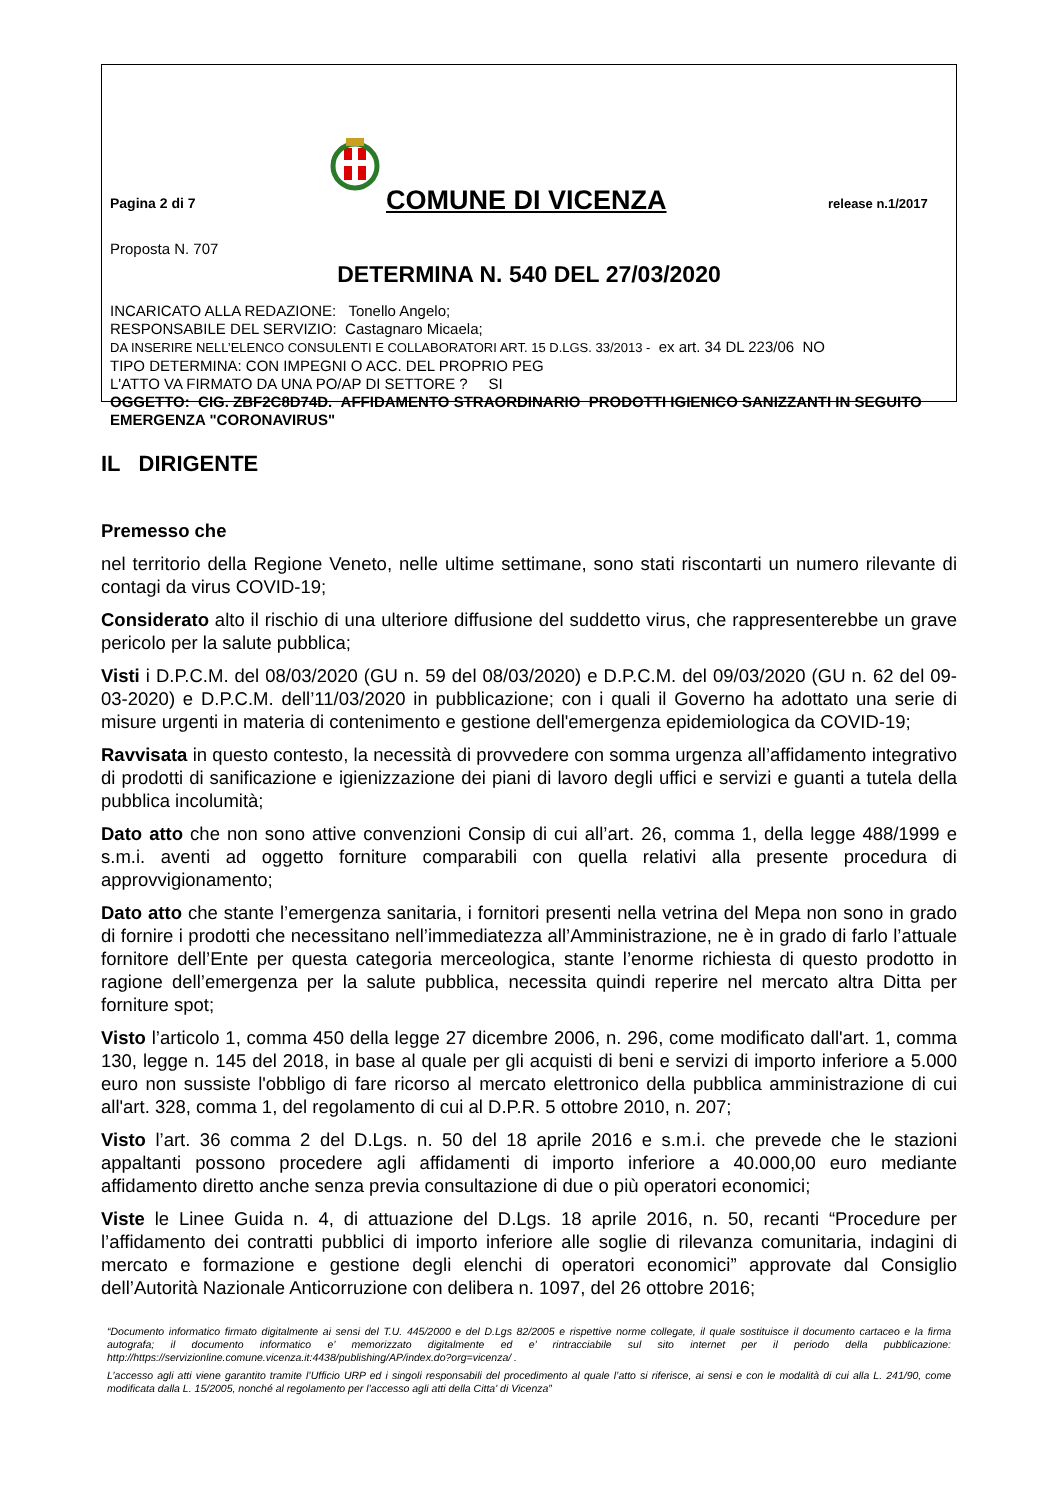Pagina 2 di 7
COMUNE DI VICENZA
release n.1/2017
Proposta N. 707
DETERMINA N. 540 DEL 27/03/2020
INCARICATO ALLA REDAZIONE: Tonello Angelo;
RESPONSABILE DEL SERVIZIO: Castagnaro Micaela;
DA INSERIRE NELL’ELENCO CONSULENTI E COLLABORATORI ART. 15 D.LGS. 33/2013 - ex art. 34 DL 223/06 NO
TIPO DETERMINA: CON IMPEGNI O ACC. DEL PROPRIO PEG
L'ATTO VA FIRMATO DA UNA PO/AP DI SETTORE ? SI
OGGETTO: CIG. ZBF2C8D74D. AFFIDAMENTO STRAORDINARIO PRODOTTI IGIENICO SANIZZANTI IN SEGUITO EMERGENZA "CORONAVIRUS"
IL DIRIGENTE
Premesso che
nel territorio della Regione Veneto, nelle ultime settimane, sono stati riscontarti un numero rilevante di contagi da virus COVID-19;
Considerato alto il rischio di una ulteriore diffusione del suddetto virus, che rappresenterebbe un grave pericolo per la salute pubblica;
Visti i D.P.C.M. del 08/03/2020 (GU n. 59 del 08/03/2020) e D.P.C.M. del 09/03/2020 (GU n. 62 del 09-03-2020) e D.P.C.M. dell’11/03/2020 in pubblicazione; con i quali il Governo ha adottato una serie di misure urgenti in materia di contenimento e gestione dell'emergenza epidemiologica da COVID-19;
Ravvisata in questo contesto, la necessità di provvedere con somma urgenza all’affidamento integrativo di prodotti di sanificazione e igienizzazione dei piani di lavoro degli uffici e servizi e guanti a tutela della pubblica incolumità;
Dato atto che non sono attive convenzioni Consip di cui all’art. 26, comma 1, della legge 488/1999 e s.m.i. aventi ad oggetto forniture comparabili con quella relativi alla presente procedura di approvvigionamento;
Dato atto che stante l’emergenza sanitaria, i fornitori presenti nella vetrina del Mepa non sono in grado di fornire i prodotti che necessitano nell’immediatezza all’Amministrazione, ne è in grado di farlo l’attuale fornitore dell’Ente per questa categoria merceologica, stante l’enorme richiesta di questo prodotto in ragione dell’emergenza per la salute pubblica, necessita quindi reperire nel mercato altra Ditta per forniture spot;
Visto l’articolo 1, comma 450 della legge 27 dicembre 2006, n. 296, come modificato dall'art. 1, comma 130, legge n. 145 del 2018, in base al quale per gli acquisti di beni e servizi di importo inferiore a 5.000 euro non sussiste l'obbligo di fare ricorso al mercato elettronico della pubblica amministrazione di cui all'art. 328, comma 1, del regolamento di cui al D.P.R. 5 ottobre 2010, n. 207;
Visto l’art. 36 comma 2 del D.Lgs. n. 50 del 18 aprile 2016 e s.m.i. che prevede che le stazioni appaltanti possono procedere agli affidamenti di importo inferiore a 40.000,00 euro mediante affidamento diretto anche senza previa consultazione di due o più operatori economici;
Viste le Linee Guida n. 4, di attuazione del D.Lgs. 18 aprile 2016, n. 50, recanti “Procedure per l’affidamento dei contratti pubblici di importo inferiore alle soglie di rilevanza comunitaria, indagini di mercato e formazione e gestione degli elenchi di operatori economici” approvate dal Consiglio dell’Autorità Nazionale Anticorruzione con delibera n. 1097, del 26 ottobre 2016;
“Documento informatico firmato digitalmente ai sensi del T.U. 445/2000 e del D.Lgs 82/2005 e rispettive norme collegate, il quale sostituisce il documento cartaceo e la firma autografa; il documento informatico e’ memorizzato digitalmente ed e’ rintracciabile sul sito internet per il periodo della pubblicazione: http://https://servizionline.comune.vicenza.it:4438/publishing/AP/index.do?org=vicenza/ .
L’accesso agli atti viene garantito tramite l’Ufficio URP ed i singoli responsabili del procedimento al quale l’atto si riferisce, ai sensi e con le modalità di cui alla L. 241/90, come modificata dalla L. 15/2005, nonché al regolamento per l’accesso agli atti della Citta' di Vicenza”